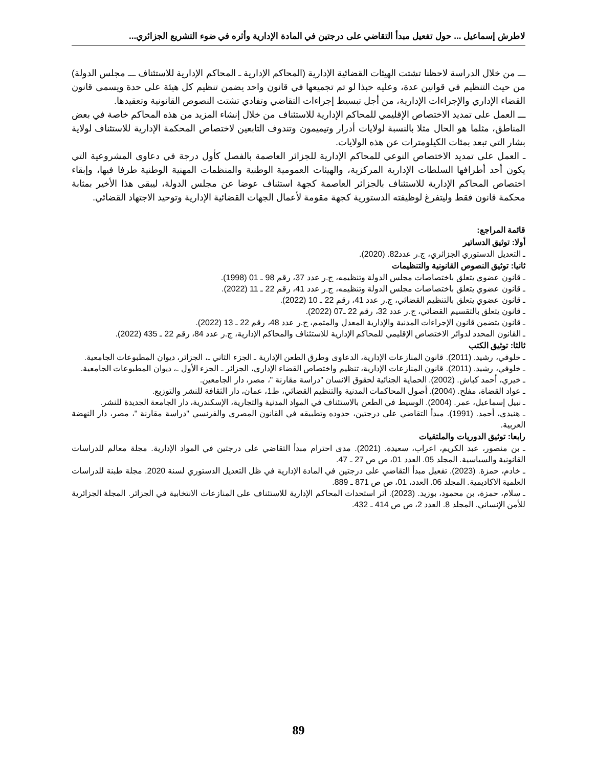لاطرش إسماعيل ... حول تفعيل مبدأ التقاضي على درجتين في المادة الإدارية وأثره في ضوء التشريع الجزائري...
ـــ من خلال الدراسة لاحظنا تشتت الهيئات القضائية الإدارية (المحاكم الإدارية ـ المحاكم الإدارية للاستئناف ـــ مجلس الدولة) من حيث التنظيم في قوانين عدة، وعليه حبذا لو تم تجميعها في قانون واحد يضمن تنظيم كل هيئة على حدة ويسمى قانون القضاء الإداري والإجراءات الإدارية، من أجل تبسيط إجراءات التقاضي وتفادي تشتت النصوص القانونية وتعقيدها.
ـــ العمل على تمديد الاختصاص الإقليمي للمحاكم الإدارية للاستئناف من خلال إنشاء المزيد من هذه المحاكم خاصة في بعض المناطق، مثلما هو الحال مثلا بالنسبة لولايات أدرار وتيميمون وتندوف التابعين لاختصاص المحكمة الإدارية للاستئناف لولاية بشار التي تبعد بمئات الكيلومترات عن هذه الولايات.
ـ العمل على تمديد الاختصاص النوعي للمحاكم الإدارية للجزائر العاصمة بالفصل كأول درجة في دعاوى المشروعية التي يكون أحد أطرافها السلطات الإدارية المركزية، والهيئات العمومية الوطنية والمنظمات المهنية الوطنية طرفا فيها، وإبقاء اختصاص المحاكم الإدارية للاستئناف بالجزائر العاصمة كجهة استئناف عوضا عن مجلس الدولة، ليبقى هذا الأخير بمثابة محكمة قانون فقط وليتفرغ لوظيفته الدستورية كجهة مقومة لأعمال الجهات القضائية الإدارية وتوحيد الاجتهاد القضائي.
قائمة المراجع:
أولا: توثيق الدساتير
ـ التعديل الدستوري الجزائري، ج.ر عدد82. (2020).
ثانيا: توثيق النصوص القانونية والتنظيمات
ـ قانون عضوي يتعلق باختصاصات مجلس الدولة وتنظيمه، ج.ر عدد 37، رقم 98 ـ 01 (1998).
ـ قانون عضوي يتعلق باختصاصات مجلس الدولة وتنظيمه، ج.ر عدد 41، رقم 22 ـ 11 (2022).
ـ قانون عضوي يتعلق بالتنظيم القضائي، ج.ر عدد 41، رقم 22 ـ 10 (2022).
ـ قانون يتعلق بالتقسيم القضائي، ج.ر عدد 32، رقم 22 ـ07 (2022).
ـ قانون يتضمن قانون الإجراءات المدنية والإدارية المعدل والمتمم، ج.ر عدد 48، رقم 22 ـ 13 (2022).
ـ القانون المحدد لدوائر الاختصاص الإقليمي للمحاكم الإدارية للاستئناف والمحاكم الإدارية، ج.ر عدد 84، رقم 22 ـ 435 (2022).
ثالثا: توثيق الكتب
ـ خلوفي، رشيد. (2011). قانون المنازعات الإدارية، الدعاوى وطرق الطعن الإدارية ـ الجزء الثاني ـ، الجزائر، ديوان المطبوعات الجامعية.
ـ خلوفي، رشيد. (2011). قانون المنازعات الإدارية، تنظيم واختصاص القضاء الإداري، الجزائر ـ الجزء الأول ـ، ديوان المطبوعات الجامعية.
ـ خيري، أحمد كباش. (2002). الحماية الجنائية لحقوق الانسان "دراسة مقارنة "، مصر، دار الجامعين.
ـ عواد القضاة، مفلح. (2004). أصول المحاكمات المدنية والتنظيم القضائي، ط1، عمان، دار الثقافة للنشر والتوزيع.
ـ نبيل إسماعيل، عمر. (2004). الوسيط في الطعن بالاستئناف في المواد المدنية والتجارية، الإسكندرية، دار الجامعة الجديدة للنشر.
ـ هنيدي، أحمد. (1991). مبدأ التقاضي على درجتين، حدوده وتطبيقه في القانون المصري والفرنسي "دراسة مقارنة "، مصر، دار النهضة العربية.
رابعا: توثيق الدوريات والملتقيات
ـ بن منصور، عبد الكريم، اعراب، سعيدة. (2021). مدى احترام مبدأ التقاضي على درجتين في المواد الإدارية. مجلة معالم للدراسات القانونية والسياسية. المجلد 05. العدد 01، ص ص 27 ـ 47.
ـ خادم، حمزة. (2023). تفعيل مبدأ التقاضي على درجتين في المادة الإدارية في ظل التعديل الدستوري لسنة 2020. مجلة طبنة للدراسات العلمية الاكاديمية. المجلد 06. العدد، 01، ص ص 871 ـ 889.
ـ سلام، حمزة، بن محمود، بوزيد. (2023). أثر استحداث المحاكم الإدارية للاستئناف على المنازعات الانتخابية في الجزائر. المجلة الجزائرية للأمن الإنساني. المجلد 8. العدد 2، ص ص 414 ـ 432.
89